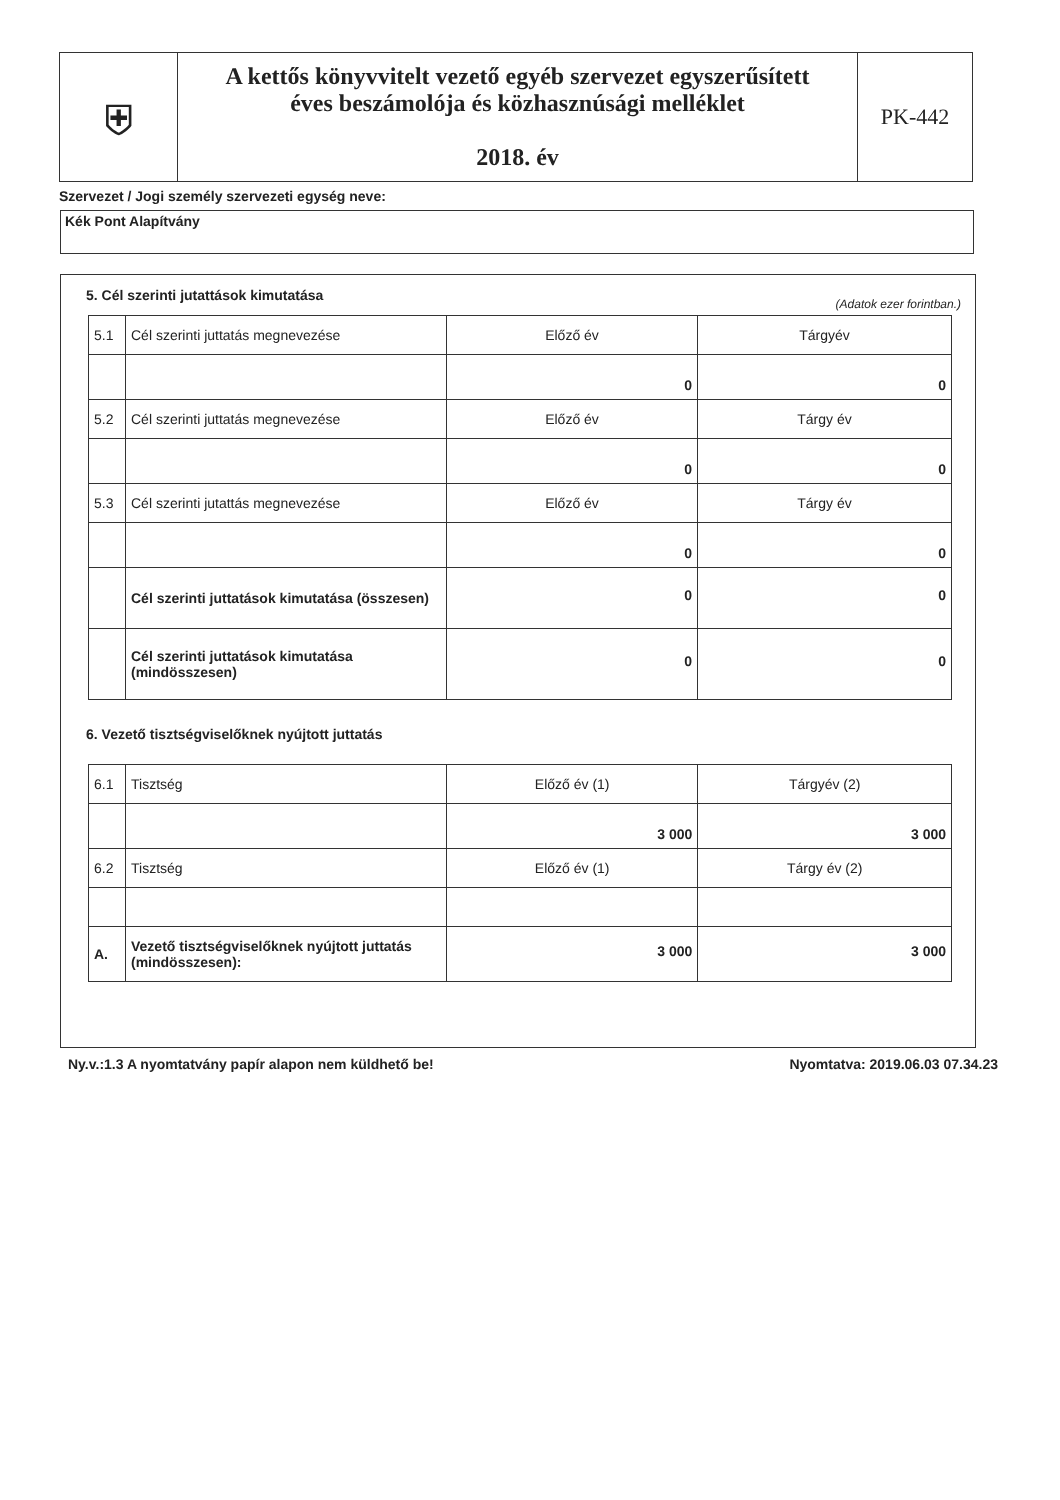| ⛨ | A kettős könyvvitelt vezető egyéb szervezet egyszerűsített éves beszámolója és közhasznúsági melléklet 2018. év | PK-442 |
Szervezet / Jogi személy szervezeti egység neve:
Kék Pont Alapítvány
5. Cél szerinti jutattások kimutatása
(Adatok ezer forintban.)
| 5.1 | Cél szerinti juttatás megnevezése | Előző év | Tárgyév |
| | | 0 | 0 |
| 5.2 | Cél szerinti juttatás megnevezése | Előző év | Tárgy év |
| | | 0 | 0 |
| 5.3 | Cél szerinti jutattás megnevezése | Előző év | Tárgy év |
| | | 0 | 0 |
| | Cél szerinti juttatások kimutatása (összesen) | 0 | 0 |
| | Cél szerinti juttatások kimutatása (mindösszesen) | 0 | 0 |
6. Vezető tisztségviselőknek nyújtott juttatás
| 6.1 | Tisztség | Előző év (1) | Tárgyév (2) |
| | | 3 000 | 3 000 |
| 6.2 | Tisztség | Előző év (1) | Tárgy év (2) |
| A. | Vezető tisztségviselőknek nyújtott juttatás (mindösszesen): | 3 000 | 3 000 |
Ny.v.:1.3 A nyomtatvány papír alapon nem küldhető be! Nyomtatva: 2019.06.03 07.34.23